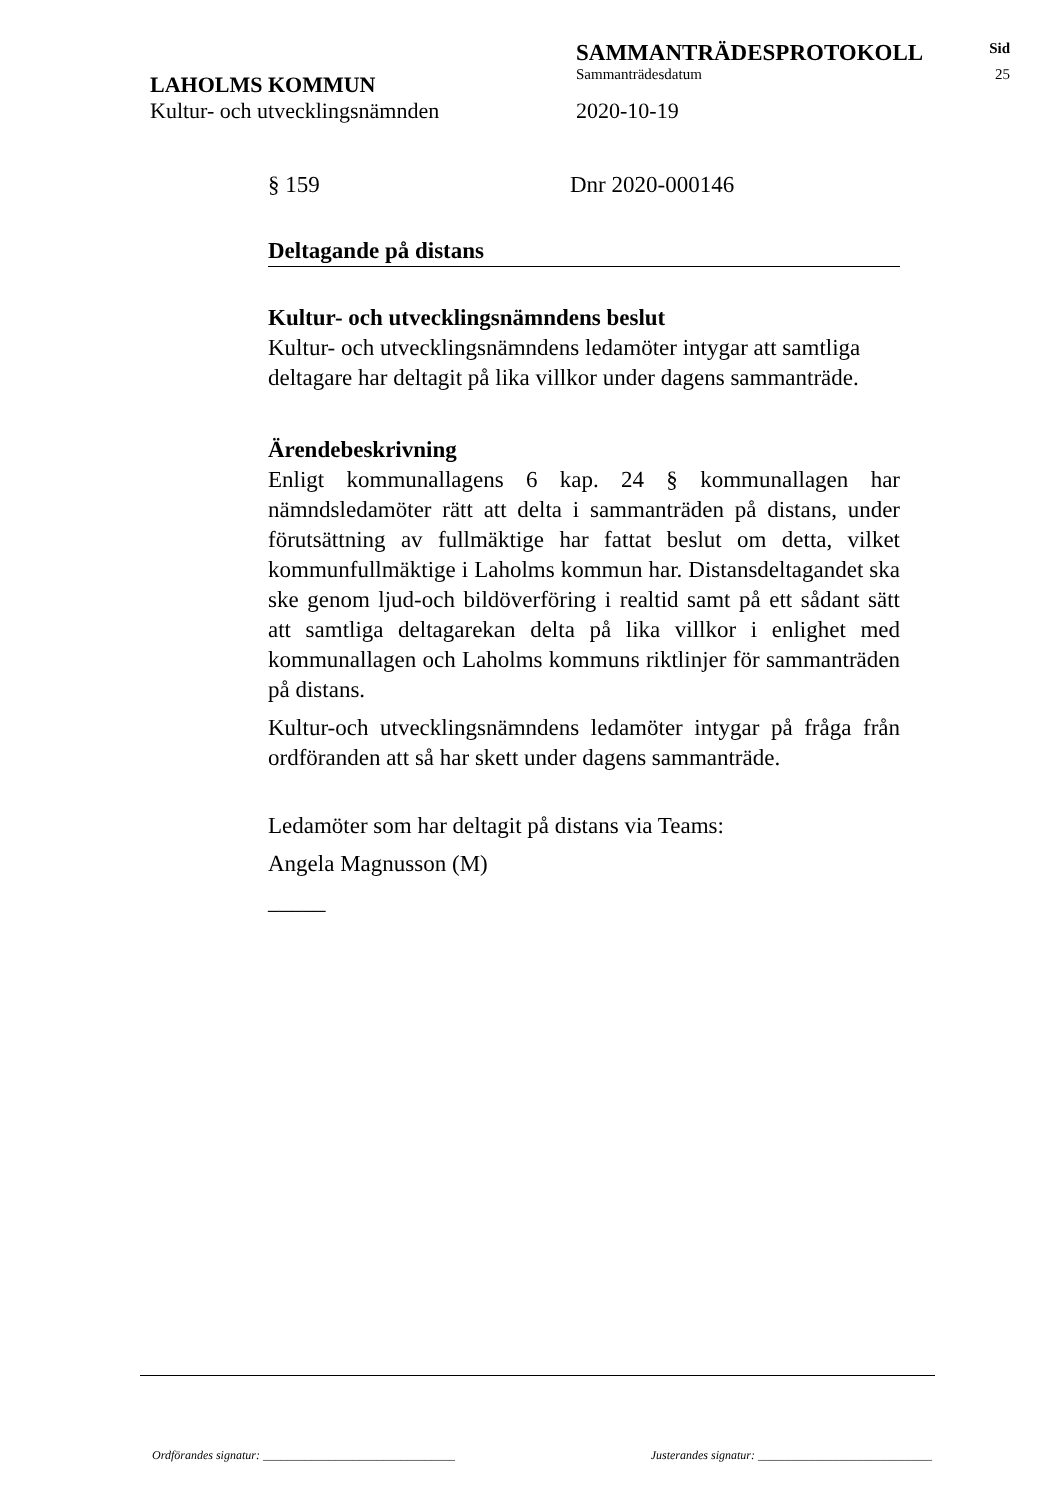SAMMANTRÄDESPROTOKOLL
Sid
LAHOLMS KOMMUN
Sammanträdesdatum 25
Kultur- och utvecklingsnämnden 2020-10-19
§ 159 Dnr 2020-000146
Deltagande på distans
Kultur- och utvecklingsnämndens beslut
Kultur- och utvecklingsnämndens ledamöter intygar att samtliga deltagare har deltagit på lika villkor under dagens sammanträde.
Ärendebeskrivning
Enligt kommunallagens 6 kap. 24 § kommunallagen har nämndsledamöter rätt att delta i sammanträden på distans, under förutsättning av fullmäktige har fattat beslut om detta, vilket kommunfullmäktige i Laholms kommun har. Distansdeltagandet ska ske genom ljud-och bildöverföring i realtid samt på ett sådant sätt att samtliga deltagarekan delta på lika villkor i enlighet med kommunallagen och Laholms kommuns riktlinjer för sammanträden på distans.
Kultur-och utvecklingsnämndens ledamöter intygar på fråga från ordföranden att så har skett under dagens sammanträde.
Ledamöter som har deltagit på distans via Teams:
Angela Magnusson (M)
_____
Ordförandes signatur: ________________________________ Justerandes signatur: _____________________________